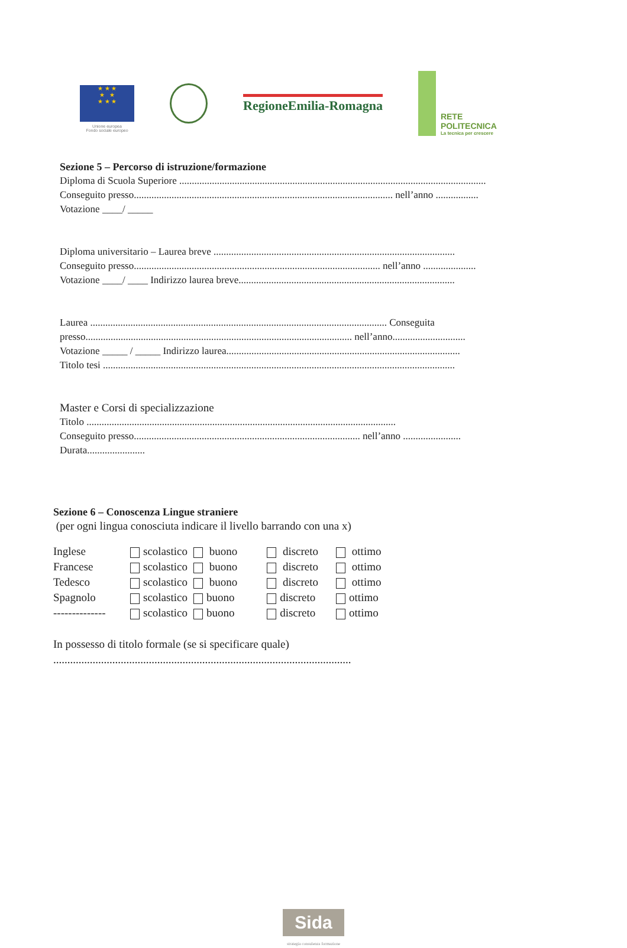★ ★ ★
★ ★
★ ★ ★
Unione europea
Fondo sociale europeo
RegioneEmilia-Romagna
RETE
POLITECNICA
La tecnica per crescere
Sezione 5 – Percorso di istruzione/formazione
Diploma di Scuola Superiore ..........................................................................................................................
Conseguito presso....................................................................................................... nell’anno .................
Votazione ____/ _____
Diploma universitario – Laurea breve ................................................................................................
Conseguito presso.................................................................................................. nell’anno .....................
Votazione ____/ ____ Indirizzo laurea breve......................................................................................
Laurea ...................................................................................................................... Conseguita presso.......................................................................................................... nell’anno.............................
Votazione _____ / _____ Indirizzo laurea.............................................................................................
Titolo tesi ............................................................................................................................................
Master e Corsi di specializzazione
Titolo ...........................................................................................................................
Conseguito presso.......................................................................................... nell’anno .......................
Durata.......................
Sezione 6 – Conoscenza Lingue straniere
(per ogni lingua conosciuta indicare il livello barrando con una x)
| Inglese | scolastico | buono | discreto | ottimo |
| Francese | scolastico | buono | discreto | ottimo |
| Tedesco | scolastico | buono | discreto | ottimo |
| Spagnolo | scolastico | buono | discreto | ottimo |
| -------------- | scolastico | buono | discreto | ottimo |
In possesso di titolo formale (se si specificare quale)
..........................................................................................................
Sida
strategia consulenza formazione